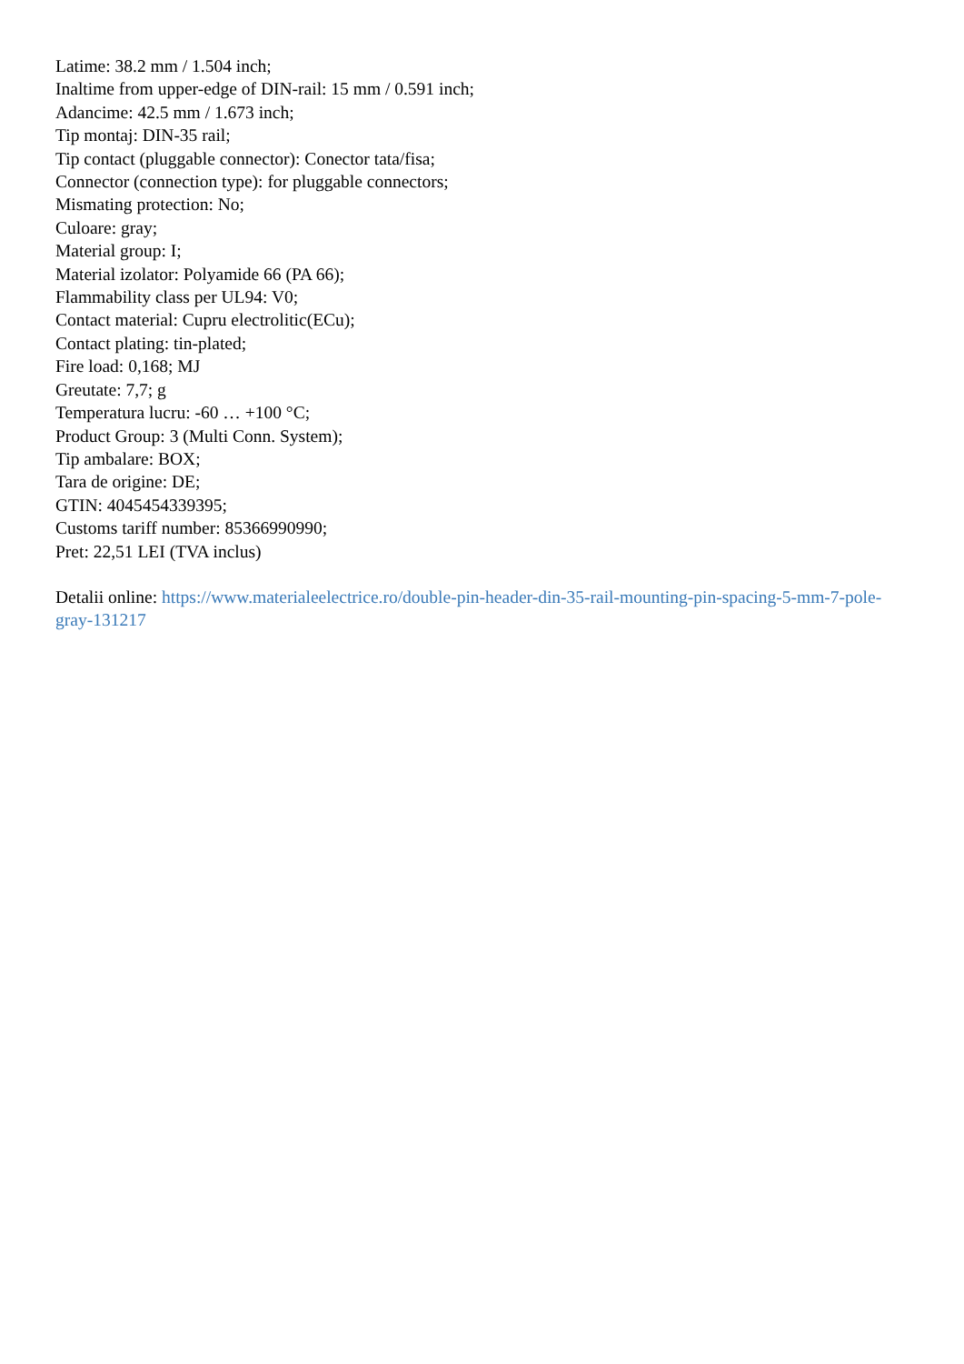Latime: 38.2 mm / 1.504 inch;
Inaltime from upper-edge of DIN-rail: 15 mm / 0.591 inch;
Adancime: 42.5 mm / 1.673 inch;
Tip montaj: DIN-35 rail;
Tip contact (pluggable connector): Conector tata/fisa;
Connector (connection type): for pluggable connectors;
Mismating protection: No;
Culoare: gray;
Material group: I;
Material izolator: Polyamide 66 (PA 66);
Flammability class per UL94: V0;
Contact material: Cupru electrolitic(ECu);
Contact plating: tin-plated;
Fire load: 0,168; MJ
Greutate: 7,7; g
Temperatura lucru: -60 … +100 °C;
Product Group: 3 (Multi Conn. System);
Tip ambalare: BOX;
Tara de origine: DE;
GTIN: 4045454339395;
Customs tariff number: 85366990990;
Pret: 22,51 LEI (TVA inclus)
Detalii online: https://www.materialeelectrice.ro/double-pin-header-din-35-rail-mounting-pin-spacing-5-mm-7-pole-gray-131217